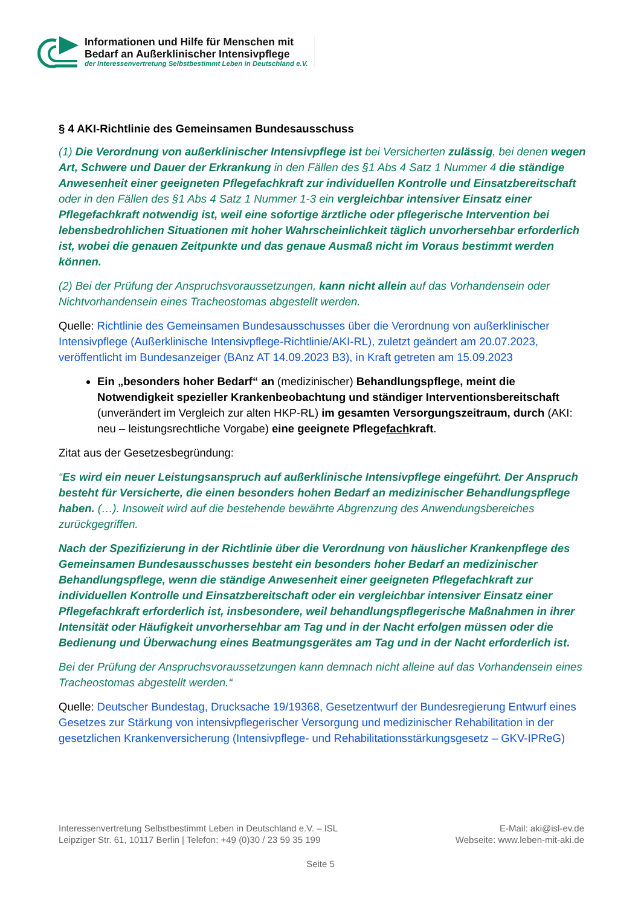Informationen und Hilfe für Menschen mit
Bedarf an Außerklinischer Intensivpflege
der Interessenvertretung Selbstbestimmt Leben in Deutschland e.V.
§ 4 AKI-Richtlinie des Gemeinsamen Bundesausschuss
(1) Die Verordnung von außerklinischer Intensivpflege ist bei Versicherten zulässig, bei denen wegen Art, Schwere und Dauer der Erkrankung in den Fällen des §1 Abs 4 Satz 1 Nummer 4 die ständige Anwesenheit einer geeigneten Pflegefachkraft zur individuellen Kontrolle und Einsatzbereitschaft oder in den Fällen des §1 Abs 4 Satz 1 Nummer 1-3 ein vergleichbar intensiver Einsatz einer Pflegefachkraft notwendig ist, weil eine sofortige ärztliche oder pflegerische Intervention bei lebensbedrohlichen Situationen mit hoher Wahrscheinlichkeit täglich unvorhersehbar erforderlich ist, wobei die genauen Zeitpunkte und das genaue Ausmaß nicht im Voraus bestimmt werden können.
(2) Bei der Prüfung der Anspruchsvoraussetzungen, kann nicht allein auf das Vorhandensein oder Nichtvorhandensein eines Tracheostomas abgestellt werden.
Quelle: Richtlinie des Gemeinsamen Bundesausschusses über die Verordnung von außerklinischer Intensivpflege (Außerklinische Intensivpflege-Richtlinie/AKI-RL), zuletzt geändert am 20.07.2023, veröffentlicht im Bundesanzeiger (BAnz AT 14.09.2023 B3), in Kraft getreten am 15.09.2023
Ein „besonders hoher Bedarf“ an (medizinischer) Behandlungspflege, meint die Notwendigkeit spezieller Krankenbeobachtung und ständiger Interventionsbereitschaft (unverändert im Vergleich zur alten HKP-RL) im gesamten Versorgungszeitraum, durch (AKI: neu – leistungsrechtliche Vorgabe) eine geeignete Pflegefachkraft.
Zitat aus der Gesetzesbegründung:
“Es wird ein neuer Leistungsanspruch auf außerklinische Intensivpflege eingeführt. Der Anspruch besteht für Versicherte, die einen besonders hohen Bedarf an medizinischer Behandlungspflege haben. (…). Insoweit wird auf die bestehende bewährte Abgrenzung des Anwendungsbereiches zurückgegriffen.
Nach der Spezifizierung in der Richtlinie über die Verordnung von häuslicher Krankenpflege des Gemeinsamen Bundesausschusses besteht ein besonders hoher Bedarf an medizinischer Behandlungspflege, wenn die ständige Anwesenheit einer geeigneten Pflegefachkraft zur individuellen Kontrolle und Einsatzbereitschaft oder ein vergleichbar intensiver Einsatz einer Pflegefachkraft erforderlich ist, insbesondere, weil behandlungspflegerische Maßnahmen in ihrer Intensität oder Häufigkeit unvorhersehbar am Tag und in der Nacht erfolgen müssen oder die Bedienung und Überwachung eines Beatmungsgerätes am Tag und in der Nacht erforderlich ist.
Bei der Prüfung der Anspruchsvoraussetzungen kann demnach nicht alleine auf das Vorhandensein eines Tracheostomas abgestellt werden.“
Quelle: Deutscher Bundestag, Drucksache 19/19368, Gesetzentwurf der Bundesregierung Entwurf eines Gesetzes zur Stärkung von intensivpflegerischer Versorgung und medizinischer Rehabilitation in der gesetzlichen Krankenversicherung (Intensivpflege- und Rehabilitationsstärkungsgesetz – GKV-IPReG)
Interessenvertretung Selbstbestimmt Leben in Deutschland e.V. – ISL
Leipziger Str. 61, 10117 Berlin | Telefon: +49 (0)30 / 23 59 35 199
E-Mail: aki@isl-ev.de
Webseite: www.leben-mit-aki.de
Seite 5